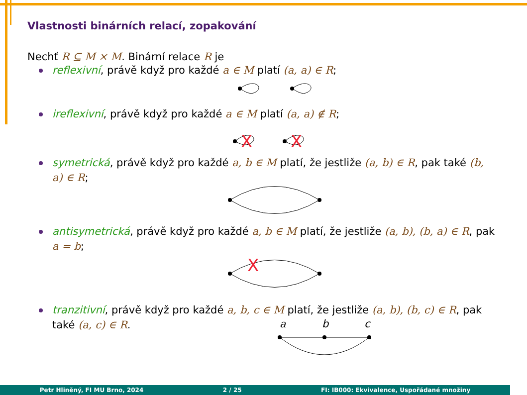Vlastnosti binárních relací, zopakování
Nechť R ⊆ M × M. Binární relace R je
reflexivní, právě když pro každé a ∈ M platí (a, a) ∈ R;
ireflexivní, právě když pro každé a ∈ M platí (a, a) ∉ R;
X
X
symetrická, právě když pro každé a, b ∈ M platí, že jestliže (a, b) ∈ R, pak také (b, a) ∈ R;
antisymetrická, právě když pro každé a, b ∈ M platí, že jestliže (a, b), (b, a) ∈ R, pak a = b;
X
tranzitivní, právě když pro každé a, b, c ∈ M platí, že jestliže (a, b), (b, c) ∈ R, pak také (a, c) ∈ R.
a
b
c
Petr Hliněný, FI MU Brno, 2024 2 / 25 FI: IB000: Ekvivalence, Uspořádané množiny